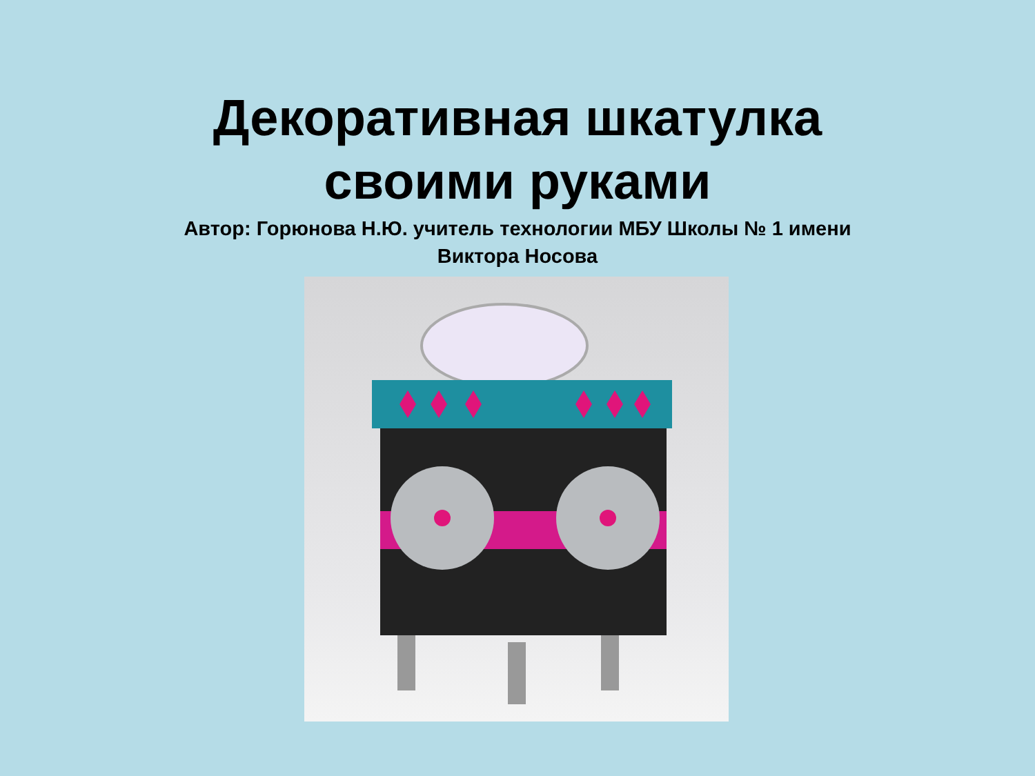Декоративная шкатулка
своими руками
Автор: Горюнова Н.Ю. учитель технологии МБУ Школы № 1 имени
Виктора Носова